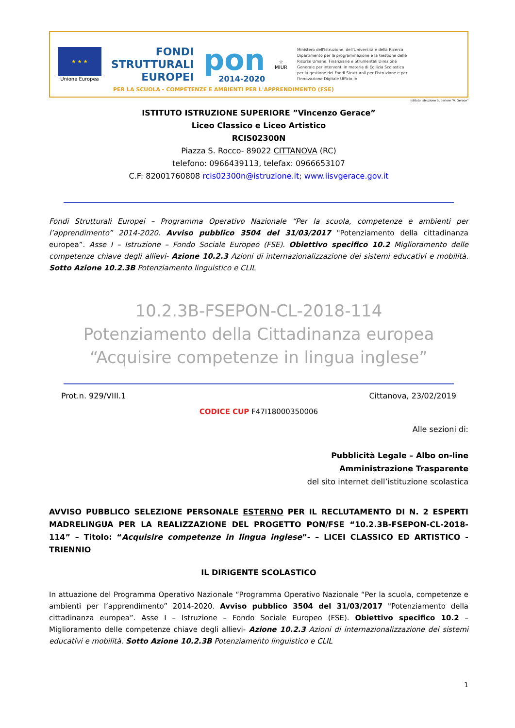★ ★ ★
Unione Europea
FONDI
STRUTTURALI
EUROPEI
pon
2014-2020
☆
MIUR
Ministero dell'Istruzione, dell'Università e della Ricerca Dipartimento per la programmazione e la Gestione delle Risorse Umane, Finanziarie e Strumentali Direzione Generale per interventi in materia di Edilizia Scolastica per la gestione dei Fondi Strutturali per l'Istruzione e per l'Innovazione Digitale Ufficio IV
PER LA SCUOLA - COMPETENZE E AMBIENTI PER L'APPRENDIMENTO (FSE)
Istituto Istruzione Superiore "V. Gerace"
ISTITUTO ISTRUZIONE SUPERIORE ”Vincenzo Gerace”
Liceo Classico e Liceo Artistico
RCIS02300N
Piazza S. Rocco- 89022 CITTANOVA (RC)
telefono: 0966439113, telefax: 0966653107
C.F: 82001760808 rcis02300n@istruzione.it; www.iisvgerace.gov.it
Fondi Strutturali Europei – Programma Operativo Nazionale “Per la scuola, competenze e ambienti per l’apprendimento” 2014-2020. Avviso pubblico 3504 del 31/03/2017 "Potenziamento della cittadinanza europea”. Asse I – Istruzione – Fondo Sociale Europeo (FSE). Obiettivo specifico 10.2 Miglioramento delle competenze chiave degli allievi- Azione 10.2.3 Azioni di internazionalizzazione dei sistemi educativi e mobilità. Sotto Azione 10.2.3B Potenziamento linguistico e CLIL
10.2.3B-FSEPON-CL-2018-114
Potenziamento della Cittadinanza europea
“Acquisire competenze in lingua inglese”
Prot.n. 929/VIII.1 Cittanova, 23/02/2019
CODICE CUP F47I18000350006
Alle sezioni di:
Pubblicità Legale – Albo on-line
Amministrazione Trasparente
del sito internet dell’istituzione scolastica
AVVISO PUBBLICO SELEZIONE PERSONALE ESTERNO PER IL RECLUTAMENTO DI N. 2 ESPERTI MADRELINGUA PER LA REALIZZAZIONE DEL PROGETTO PON/FSE “10.2.3B-FSEPON-CL-2018-114” – Titolo: “Acquisire competenze in lingua inglese”- – LICEI CLASSICO ED ARTISTICO - TRIENNIO
IL DIRIGENTE SCOLASTICO
In attuazione del Programma Operativo Nazionale “Programma Operativo Nazionale “Per la scuola, competenze e ambienti per l’apprendimento” 2014-2020. Avviso pubblico 3504 del 31/03/2017 "Potenziamento della cittadinanza europea”. Asse I – Istruzione – Fondo Sociale Europeo (FSE). Obiettivo specifico 10.2 – Miglioramento delle competenze chiave degli allievi- Azione 10.2.3 Azioni di internazionalizzazione dei sistemi educativi e mobilità. Sotto Azione 10.2.3B Potenziamento linguistico e CLIL
1